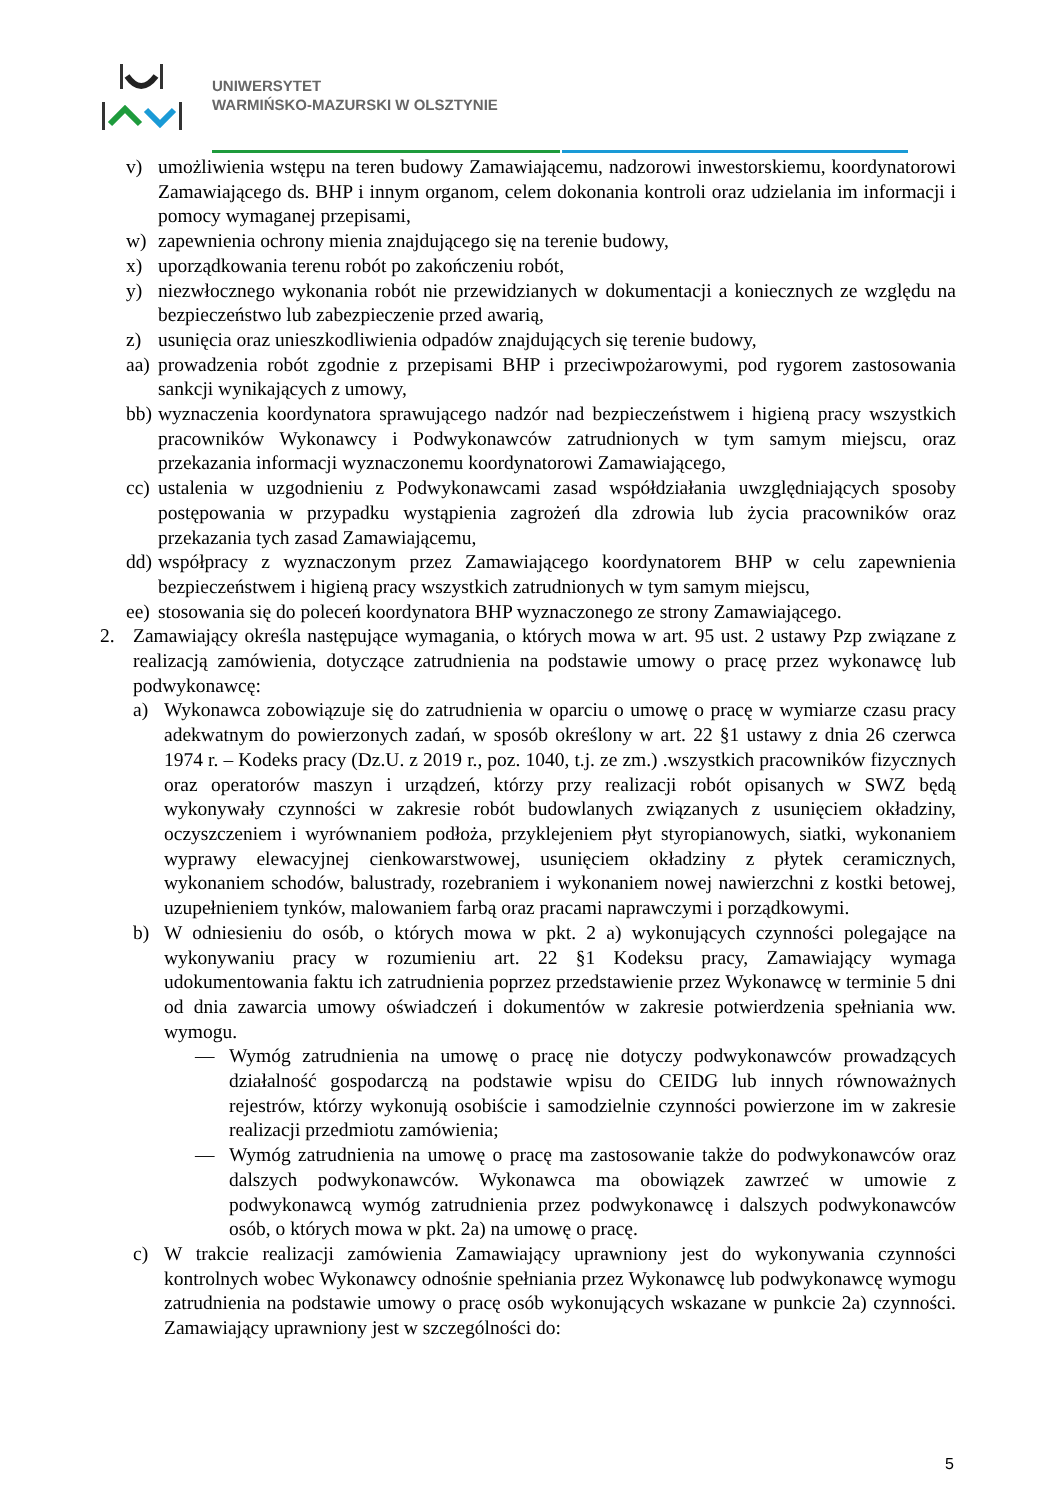UNIWERSYTET
WARMIŃSKO-MAZURSKI W OLSZTYNIE
v) umożliwienia wstępu na teren budowy Zamawiającemu, nadzorowi inwestorskiemu, koordynatorowi Zamawiającego ds. BHP i innym organom, celem dokonania kontroli oraz udzielania im informacji i pomocy wymaganej przepisami,
w) zapewnienia ochrony mienia znajdującego się na terenie budowy,
x) uporządkowania terenu robót po zakończeniu robót,
y) niezwłocznego wykonania robót nie przewidzianych w dokumentacji a koniecznych ze względu na bezpieczeństwo lub zabezpieczenie przed awarią,
z) usunięcia oraz unieszkodliwienia odpadów znajdujących się terenie budowy,
aa) prowadzenia robót zgodnie z przepisami BHP i przeciwpożarowymi, pod rygorem zastosowania sankcji wynikających z umowy,
bb) wyznaczenia koordynatora sprawującego nadzór nad bezpieczeństwem i higieną pracy wszystkich pracowników Wykonawcy i Podwykonawców zatrudnionych w tym samym miejscu, oraz przekazania informacji wyznaczonemu koordynatorowi Zamawiającego,
cc) ustalenia w uzgodnieniu z Podwykonawcami zasad współdziałania uwzględniających sposoby postępowania w przypadku wystąpienia zagrożeń dla zdrowia lub życia pracowników oraz przekazania tych zasad Zamawiającemu,
dd) współpracy z wyznaczonym przez Zamawiającego koordynatorem BHP w celu zapewnienia bezpieczeństwem i higieną pracy wszystkich zatrudnionych w tym samym miejscu,
ee) stosowania się do poleceń koordynatora BHP wyznaczonego ze strony Zamawiającego.
2. Zamawiający określa następujące wymagania, o których mowa w art. 95 ust. 2 ustawy Pzp związane z realizacją zamówienia, dotyczące zatrudnienia na podstawie umowy o pracę przez wykonawcę lub podwykonawcę:
a) Wykonawca zobowiązuje się do zatrudnienia w oparciu o umowę o pracę w wymiarze czasu pracy adekwatnym do powierzonych zadań, w sposób określony w art. 22 §1 ustawy z dnia 26 czerwca 1974 r. – Kodeks pracy (Dz.U. z 2019 r., poz. 1040, t.j. ze zm.) .wszystkich pracowników fizycznych oraz operatorów maszyn i urządzeń, którzy przy realizacji robót opisanych w SWZ będą wykonywały czynności w zakresie robót budowlanych związanych z usunięciem okładziny, oczyszczeniem i wyrównaniem podłoża, przyklejeniem płyt styropianowych, siatki, wykonaniem wyprawy elewacyjnej cienkowarstwowej, usunięciem okładziny z płytek ceramicznych, wykonaniem schodów, balustrady, rozebraniem i wykonaniem nowej nawierzchni z kostki betowej, uzupełnieniem tynków, malowaniem farbą oraz pracami naprawczymi i porządkowymi.
b) W odniesieniu do osób, o których mowa w pkt. 2 a) wykonujących czynności polegające na wykonywaniu pracy w rozumieniu art. 22 §1 Kodeksu pracy, Zamawiający wymaga udokumentowania faktu ich zatrudnienia poprzez przedstawienie przez Wykonawcę w terminie 5 dni od dnia zawarcia umowy oświadczeń i dokumentów w zakresie potwierdzenia spełniania ww. wymogu.
— Wymóg zatrudnienia na umowę o pracę nie dotyczy podwykonawców prowadzących działalność gospodarczą na podstawie wpisu do CEIDG lub innych równoważnych rejestrów, którzy wykonują osobiście i samodzielnie czynności powierzone im w zakresie realizacji przedmiotu zamówienia;
— Wymóg zatrudnienia na umowę o pracę ma zastosowanie także do podwykonawców oraz dalszych podwykonawców. Wykonawca ma obowiązek zawrzeć w umowie z podwykonawcą wymóg zatrudnienia przez podwykonawcę i dalszych podwykonawców osób, o których mowa w pkt. 2a) na umowę o pracę.
c) W trakcie realizacji zamówienia Zamawiający uprawniony jest do wykonywania czynności kontrolnych wobec Wykonawcy odnośnie spełniania przez Wykonawcę lub podwykonawcę wymogu zatrudnienia na podstawie umowy o pracę osób wykonujących wskazane w punkcie 2a) czynności. Zamawiający uprawniony jest w szczególności do:
5